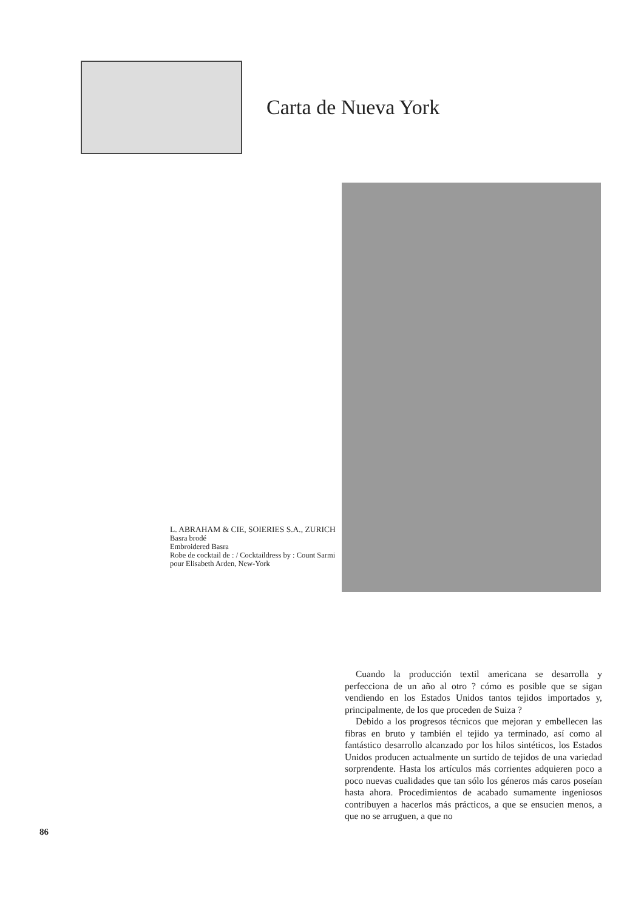Carta de Nueva York
L. ABRAHAM & CIE, SOIERIES S.A., ZURICH
Basra brodé
Embroidered Basra
Robe de cocktail de : / Cocktaildress by : Count Sarmi pour Elisabeth Arden, New-York
Cuando la producción textil americana se desarrolla y perfecciona de un año al otro ? cómo es posible que se sigan vendiendo en los Estados Unidos tantos tejidos importados y, principalmente, de los que proceden de Suiza ?
Debido a los progresos técnicos que mejoran y embellecen las fibras en bruto y también el tejido ya terminado, así como al fantástico desarrollo alcanzado por los hilos sintéticos, los Estados Unidos producen actualmente un surtido de tejidos de una variedad sorprendente. Hasta los artículos más corrientes adquieren poco a poco nuevas cualidades que tan sólo los géneros más caros poseían hasta ahora. Procedimientos de acabado sumamente ingeniosos contribuyen a hacerlos más prácticos, a que se ensucien menos, a que no se arruguen, a que no
86